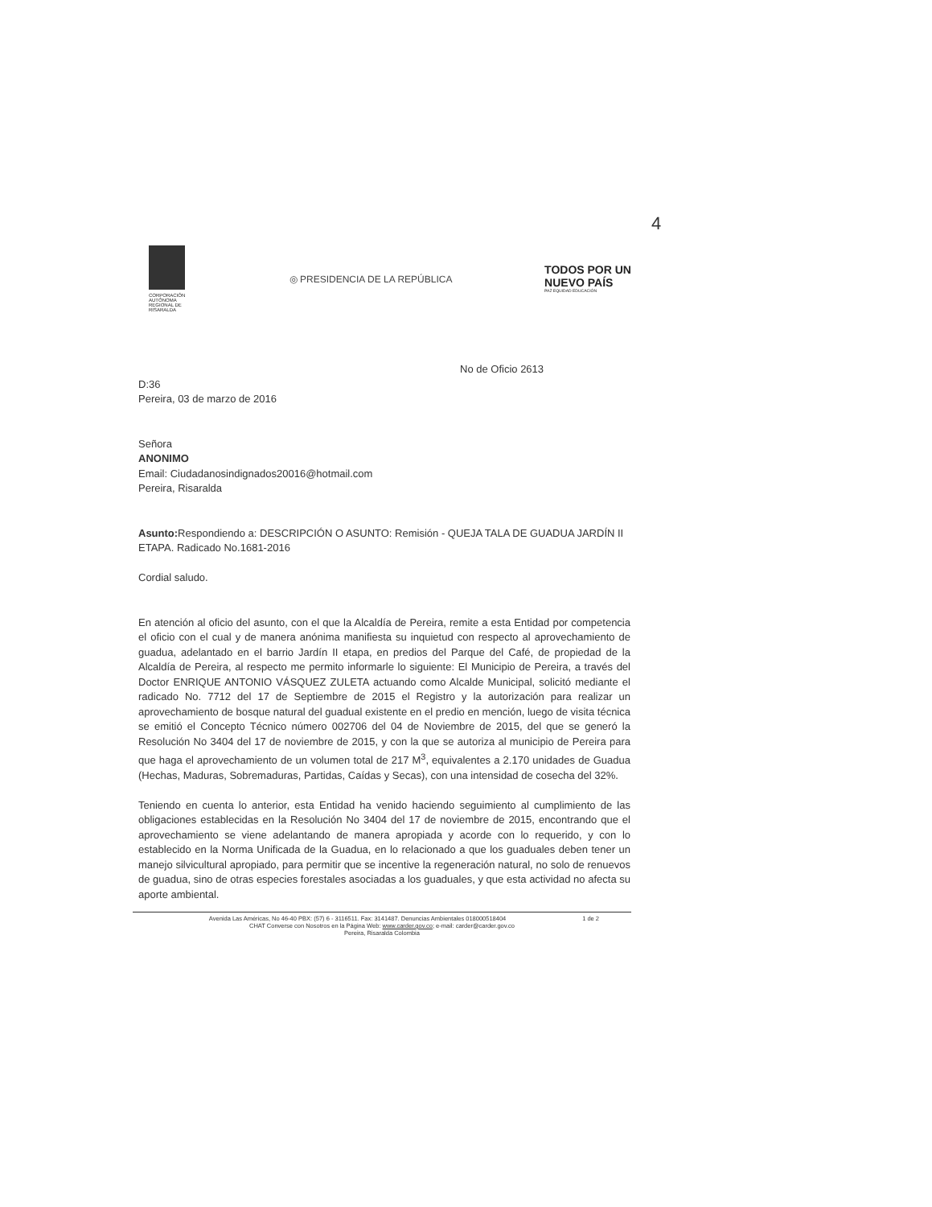4
CORPORACIÓN AUTÓNOMA REGIONAL DE RISARALDA
◎ PRESIDENCIA DE LA REPÚBLICA
TODOS POR UN
NUEVO PAÍS
PAZ EQUIDAD EDUCACIÓN
No de Oficio 2613
D:36
Pereira, 03 de marzo de 2016
Señora
ANONIMO
Email: Ciudadanosindignados20016@hotmail.com
Pereira, Risaralda
Asunto: Respondiendo a: DESCRIPCIÓN O ASUNTO: Remisión - QUEJA TALA DE GUADUA JARDÍN II ETAPA. Radicado No.1681-2016
Cordial saludo.
En atención al oficio del asunto, con el que la Alcaldía de Pereira, remite a esta Entidad por competencia el oficio con el cual y de manera anónima manifiesta su inquietud con respecto al aprovechamiento de guadua, adelantado en el barrio Jardín II etapa, en predios del Parque del Café, de propiedad de la Alcaldía de Pereira, al respecto me permito informarle lo siguiente: El Municipio de Pereira, a través del Doctor ENRIQUE ANTONIO VÁSQUEZ ZULETA actuando como Alcalde Municipal, solicitó mediante el radicado No. 7712 del 17 de Septiembre de 2015 el Registro y la autorización para realizar un aprovechamiento de bosque natural del guadual existente en el predio en mención, luego de visita técnica se emitió el Concepto Técnico número 002706 del 04 de Noviembre de 2015, del que se generó la Resolución No 3404 del 17 de noviembre de 2015, y con la que se autoriza al municipio de Pereira para que haga el aprovechamiento de un volumen total de 217 M<sup>3</sup>, equivalentes a 2.170 unidades de Guadua (Hechas, Maduras, Sobremaduras, Partidas, Caídas y Secas), con una intensidad de cosecha del 32%.
Teniendo en cuenta lo anterior, esta Entidad ha venido haciendo seguimiento al cumplimiento de las obligaciones establecidas en la Resolución No 3404 del 17 de noviembre de 2015, encontrando que el aprovechamiento se viene adelantando de manera apropiada y acorde con lo requerido, y con lo establecido en la Norma Unificada de la Guadua, en lo relacionado a que los guaduales deben tener un manejo silvicultural apropiado, para permitir que se incentive la regeneración natural, no solo de renuevos de guadua, sino de otras especies forestales asociadas a los guaduales, y que esta actividad no afecta su aporte ambiental.
1 de 2 Avenida Las Américas, No 46-40 PBX: (57) 6 - 3116511. Fax: 3141487. Denuncias Ambientales 018000518404
CHAT Converse con Nosotros en la Página Web: www.carder.gov.co; e-mail: carder@carder.gov.co
Pereira, Risaralda Colombia